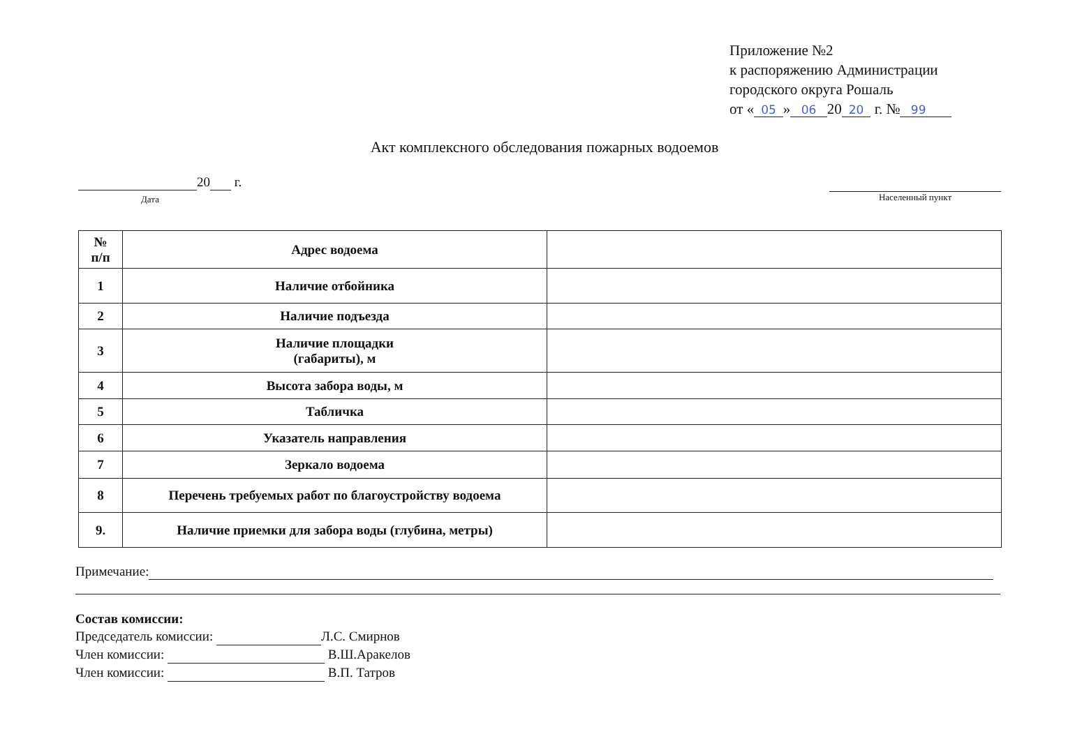Приложение №2
к распоряжению Администрации
городского округа Рошаль
от « 05 » 06 20 20 г. № 99
Акт комплексного обследования пожарных водоемов
20 г.
Дата
Населенный пункт
| № п/п | Адрес водоема | |
| 1 | Наличие отбойника | |
| 2 | Наличие подъезда | |
| 3 | Наличие площадки (габариты), м | |
| 4 | Высота забора воды, м | |
| 5 | Табличка | |
| 6 | Указатель направления | |
| 7 | Зеркало водоема | |
| 8 | Перечень требуемых работ по благоустройству водоема | |
| 9. | Наличие приемки для забора воды (глубина, метры) | |
Примечание:
Состав комиссии:
Председатель комиссии: Л.С. Смирнов
Член комиссии: В.Ш.Аракелов
Член комиссии: В.П. Татров